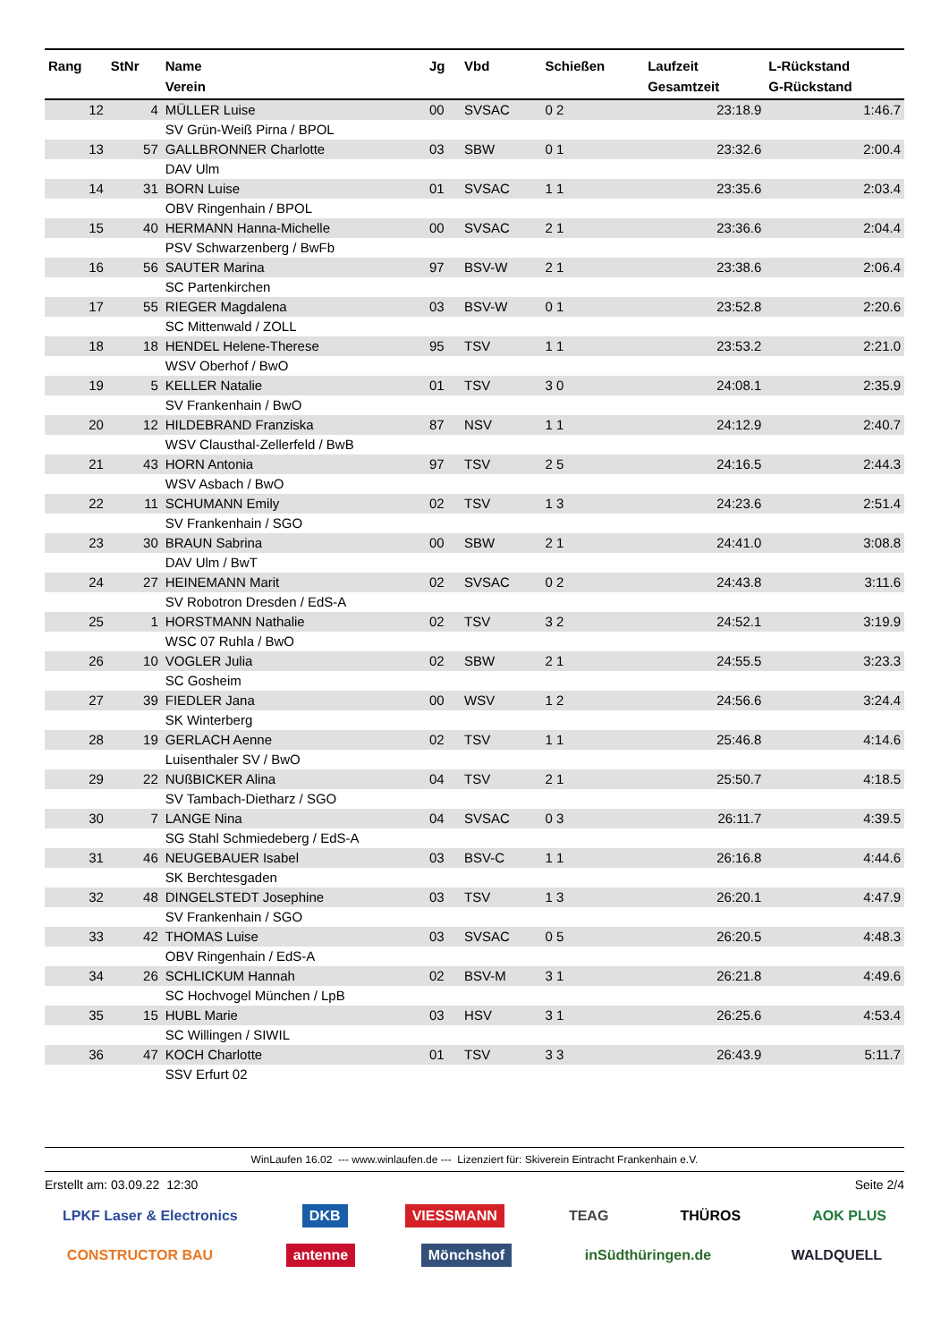| Rang | StNr | Name Verein | Jg | Vbd | Schießen | Laufzeit Gesamtzeit | L-Rückstand G-Rückstand |
| --- | --- | --- | --- | --- | --- | --- | --- |
| 12 | 4 | MÜLLER Luise | 00 | SVSAC | 0 2 | 23:18.9 | 1:46.7 |
| | | SV Grün-Weiß Pirna / BPOL | | | | | |
| 13 | 57 | GALLBRONNER Charlotte | 03 | SBW | 0 1 | 23:32.6 | 2:00.4 |
| | | DAV Ulm | | | | | |
| 14 | 31 | BORN Luise | 01 | SVSAC | 1 1 | 23:35.6 | 2:03.4 |
| | | OBV Ringenhain / BPOL | | | | | |
| 15 | 40 | HERMANN Hanna-Michelle | 00 | SVSAC | 2 1 | 23:36.6 | 2:04.4 |
| | | PSV Schwarzenberg / BwFb | | | | | |
| 16 | 56 | SAUTER Marina | 97 | BSV-W | 2 1 | 23:38.6 | 2:06.4 |
| | | SC Partenkirchen | | | | | |
| 17 | 55 | RIEGER Magdalena | 03 | BSV-W | 0 1 | 23:52.8 | 2:20.6 |
| | | SC Mittenwald / ZOLL | | | | | |
| 18 | 18 | HENDEL Helene-Therese | 95 | TSV | 1 1 | 23:53.2 | 2:21.0 |
| | | WSV Oberhof / BwO | | | | | |
| 19 | 5 | KELLER Natalie | 01 | TSV | 3 0 | 24:08.1 | 2:35.9 |
| | | SV Frankenhain / BwO | | | | | |
| 20 | 12 | HILDEBRAND Franziska | 87 | NSV | 1 1 | 24:12.9 | 2:40.7 |
| | | WSV Clausthal-Zellerfeld / BwB | | | | | |
| 21 | 43 | HORN Antonia | 97 | TSV | 2 5 | 24:16.5 | 2:44.3 |
| | | WSV Asbach / BwO | | | | | |
| 22 | 11 | SCHUMANN Emily | 02 | TSV | 1 3 | 24:23.6 | 2:51.4 |
| | | SV Frankenhain / SGO | | | | | |
| 23 | 30 | BRAUN Sabrina | 00 | SBW | 2 1 | 24:41.0 | 3:08.8 |
| | | DAV Ulm / BwT | | | | | |
| 24 | 27 | HEINEMANN Marit | 02 | SVSAC | 0 2 | 24:43.8 | 3:11.6 |
| | | SV Robotron Dresden / EdS-A | | | | | |
| 25 | 1 | HORSTMANN Nathalie | 02 | TSV | 3 2 | 24:52.1 | 3:19.9 |
| | | WSC 07 Ruhla / BwO | | | | | |
| 26 | 10 | VOGLER Julia | 02 | SBW | 2 1 | 24:55.5 | 3:23.3 |
| | | SC Gosheim | | | | | |
| 27 | 39 | FIEDLER Jana | 00 | WSV | 1 2 | 24:56.6 | 3:24.4 |
| | | SK Winterberg | | | | | |
| 28 | 19 | GERLACH Aenne | 02 | TSV | 1 1 | 25:46.8 | 4:14.6 |
| | | Luisenthaler SV / BwO | | | | | |
| 29 | 22 | NUßBICKER Alina | 04 | TSV | 2 1 | 25:50.7 | 4:18.5 |
| | | SV Tambach-Dietharz / SGO | | | | | |
| 30 | 7 | LANGE Nina | 04 | SVSAC | 0 3 | 26:11.7 | 4:39.5 |
| | | SG Stahl Schmiedeberg / EdS-A | | | | | |
| 31 | 46 | NEUGEBAUER Isabel | 03 | BSV-C | 1 1 | 26:16.8 | 4:44.6 |
| | | SK Berchtesgaden | | | | | |
| 32 | 48 | DINGELSTEDT Josephine | 03 | TSV | 1 3 | 26:20.1 | 4:47.9 |
| | | SV Frankenhain / SGO | | | | | |
| 33 | 42 | THOMAS Luise | 03 | SVSAC | 0 5 | 26:20.5 | 4:48.3 |
| | | OBV Ringenhain / EdS-A | | | | | |
| 34 | 26 | SCHLICKUM Hannah | 02 | BSV-M | 3 1 | 26:21.8 | 4:49.6 |
| | | SC Hochvogel München / LpB | | | | | |
| 35 | 15 | HUBL Marie | 03 | HSV | 3 1 | 26:25.6 | 4:53.4 |
| | | SC Willingen / SIWIL | | | | | |
| 36 | 47 | KOCH Charlotte | 01 | TSV | 3 3 | 26:43.9 | 5:11.7 |
| | | SSV Erfurt 02 | | | | | |
WinLaufen 16.02 --- www.winlaufen.de --- Lizenziert für: Skiverein Eintracht Frankenhain e.V.
Erstellt am: 03.09.22 12:30 Seite 2/4
LPKF Laser & Electronics DKB VIESSMANN TEAG THÜROS AOK PLUS CONSTRUCTOR BAU antenne Mönchshof inSüdthüringen.de WALDQUELL